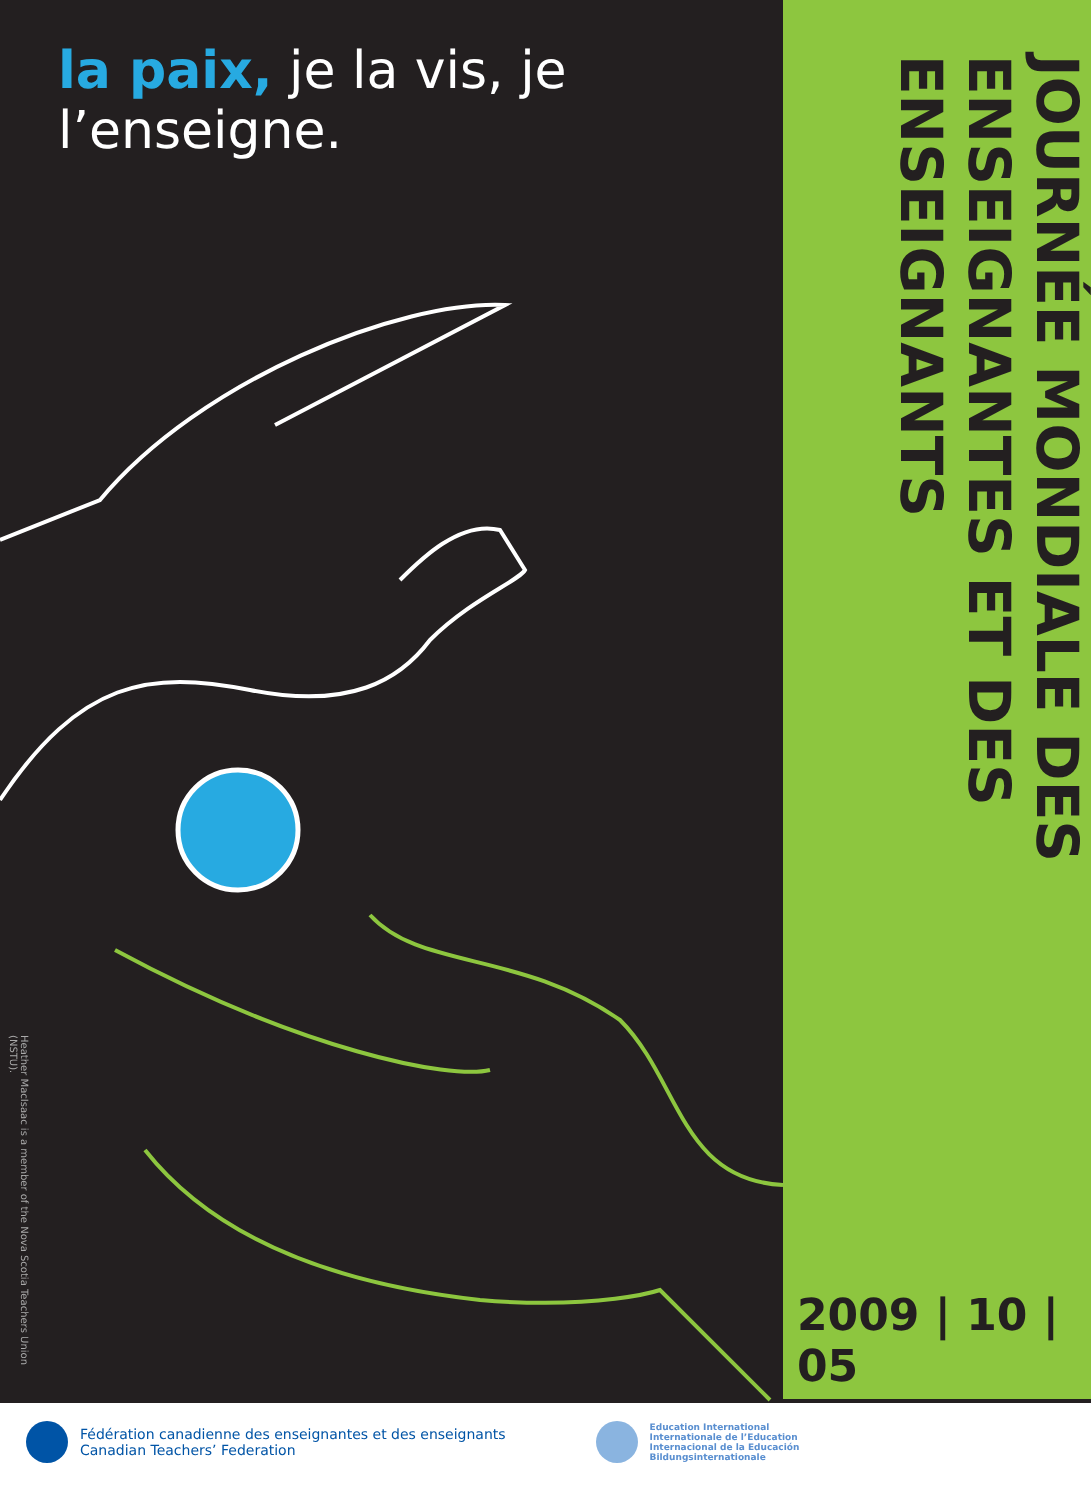la paix, je la vis, je l’enseigne.
Heather MacIsaac is a member of the Nova Scotia Teachers Union (NSTU).
JOURNÉE MONDIALE DES
ENSEIGNANTES ET DES ENSEIGNANTS
2009 | 10 | 05
Fédération canadienne des enseignantes et des enseignants
Canadian Teachers’ Federation
Education International
Internationale de l’Education
Internacional de la Educación
Bildungsinternationale